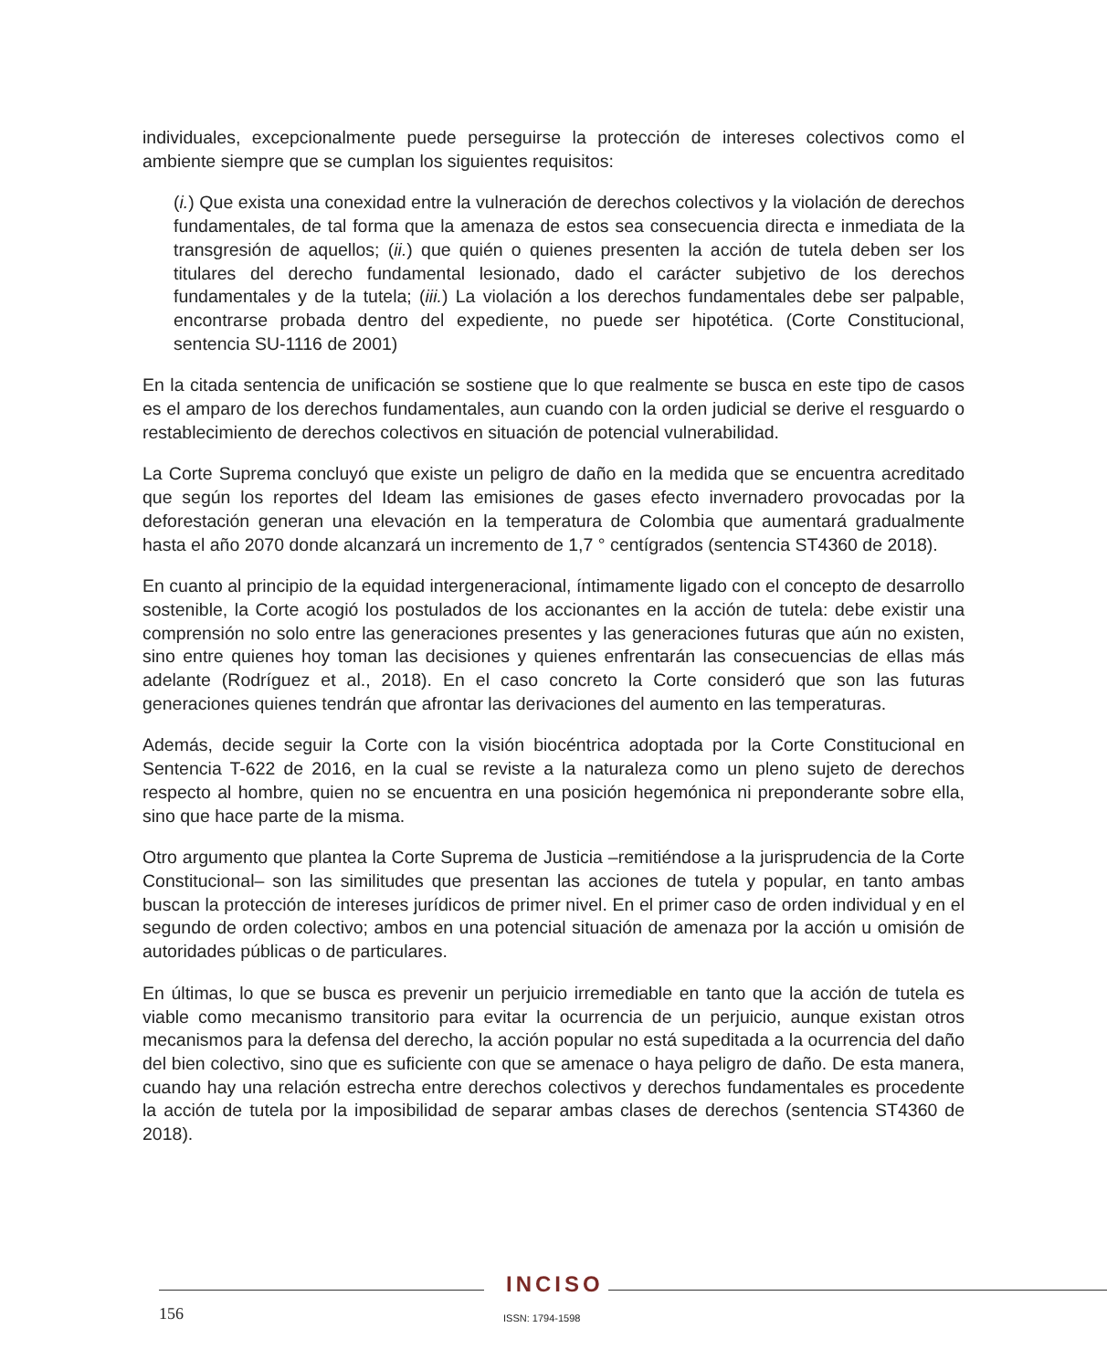individuales, excepcionalmente puede perseguirse la protección de intereses colectivos como el ambiente siempre que se cumplan los siguientes requisitos:
(i.) Que exista una conexidad entre la vulneración de derechos colectivos y la violación de derechos fundamentales, de tal forma que la amenaza de estos sea consecuencia directa e inmediata de la transgresión de aquellos; (ii.) que quién o quienes presenten la acción de tutela deben ser los titulares del derecho fundamental lesionado, dado el carácter subjetivo de los derechos fundamentales y de la tutela; (iii.) La violación a los derechos fundamentales debe ser palpable, encontrarse probada dentro del expediente, no puede ser hipotética. (Corte Constitucional, sentencia SU-1116 de 2001)
En la citada sentencia de unificación se sostiene que lo que realmente se busca en este tipo de casos es el amparo de los derechos fundamentales, aun cuando con la orden judicial se derive el resguardo o restablecimiento de derechos colectivos en situación de potencial vulnerabilidad.
La Corte Suprema concluyó que existe un peligro de daño en la medida que se encuentra acreditado que según los reportes del Ideam las emisiones de gases efecto invernadero provocadas por la deforestación generan una elevación en la temperatura de Colombia que aumentará gradualmente hasta el año 2070 donde alcanzará un incremento de 1,7 ° centígrados (sentencia ST4360 de 2018).
En cuanto al principio de la equidad intergeneracional, íntimamente ligado con el concepto de desarrollo sostenible, la Corte acogió los postulados de los accionantes en la acción de tutela: debe existir una comprensión no solo entre las generaciones presentes y las generaciones futuras que aún no existen, sino entre quienes hoy toman las decisiones y quienes enfrentarán las consecuencias de ellas más adelante (Rodríguez et al., 2018). En el caso concreto la Corte consideró que son las futuras generaciones quienes tendrán que afrontar las derivaciones del aumento en las temperaturas.
Además, decide seguir la Corte con la visión biocéntrica adoptada por la Corte Constitucional en Sentencia T-622 de 2016, en la cual se reviste a la naturaleza como un pleno sujeto de derechos respecto al hombre, quien no se encuentra en una posición hegemónica ni preponderante sobre ella, sino que hace parte de la misma.
Otro argumento que plantea la Corte Suprema de Justicia –remitiéndose a la jurisprudencia de la Corte Constitucional– son las similitudes que presentan las acciones de tutela y popular, en tanto ambas buscan la protección de intereses jurídicos de primer nivel. En el primer caso de orden individual y en el segundo de orden colectivo; ambos en una potencial situación de amenaza por la acción u omisión de autoridades públicas o de particulares.
En últimas, lo que se busca es prevenir un perjuicio irremediable en tanto que la acción de tutela es viable como mecanismo transitorio para evitar la ocurrencia de un perjuicio, aunque existan otros mecanismos para la defensa del derecho, la acción popular no está supeditada a la ocurrencia del daño del bien colectivo, sino que es suficiente con que se amenace o haya peligro de daño. De esta manera, cuando hay una relación estrecha entre derechos colectivos y derechos fundamentales es procedente la acción de tutela por la imposibilidad de separar ambas clases de derechos (sentencia ST4360 de 2018).
INCISO
156 ISSN: 1794-1598